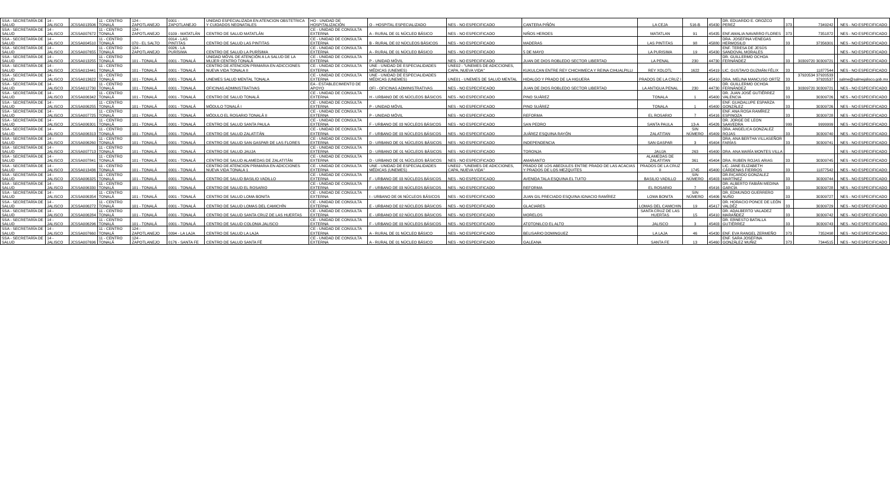| SSA - SECRETARÍA DE SALUD | 14 - JALISCO | JCSSA013506 | 11 - CENTRO TONALÁ | 124 - ZAPOTLANEJO | 0001 - ZAPOTLANEJO | UNIDAD ESPECIALIZADA EN ATENCION OBSTETRICA Y CUIDADOS NEONATALES | HO - UNIDAD DE HOSPITALIZACIÓN | O - HOSPITAL ESPECIALIZADO | NES - NO ESPECIFICADO | CANTERA PIÑÓN | LA CEJA | 516-B | 45430 | DR. EDUARDO E. OROZCO PEREZ | 373 | 7349242 | | NES - NO ESPECIFICADO |
| SSA - SECRETARÍA DE SALUD | 14 - JALISCO | JCSSA007672 | 11 - CENTRO TONALÁ | 124 - ZAPOTLANEJO | 0109 - MATATLÁN | CENTRO DE SALUD MATATLÁN | CE - UNIDAD DE CONSULTA EXTERNA | A - RURAL DE 01 NÚCLEO BÁSICO | NES - NO ESPECIFICADO | NIÑOS HEROES | MATATLAN | 91 | 45435 | ENF.AMALIA NAVARRO FLORES | 373 | 7351872 | | NES - NO ESPECIFICADO |
| SSA - SECRETARÍA DE SALUD | 14 - JALISCO | JCSSA004510 | 11 - CENTRO TONALÁ | 070 - EL SALTO | 0014 - LAS PINTITAS | CENTRO DE SALUD LAS PINTITAS | CE - UNIDAD DE CONSULTA EXTERNA | B - RURAL DE 02 NÚCLEOS BÁSICOS | NES - NO ESPECIFICADO | MADERAS | LAS PINTITAS | 98 | 45880 | DRA. JOSEFINA VENEGAS HERMOSILO | 33 | 37356301 | | NES - NO ESPECIFICADO |
| SSA - SECRETARÍA DE SALUD | 14 - JALISCO | JCSSA007655 | 11 - CENTRO TONALÁ | 124 - ZAPOTLANEJO | 0026 - LA PURÍSIMA | CENTRO DE SALUD LA PURÍSIMA | CE - UNIDAD DE CONSULTA EXTERNA | A - RURAL DE 01 NÚCLEO BÁSICO | NES - NO ESPECIFICADO | 5 DE MAYO | LA PURISIMA | 19 | 45430 | ENF. TERESA DE JESÚS SANDOVAL MORALES | | | | NES - NO ESPECIFICADO |
| SSA - SECRETARÍA DE SALUD | 14 - JALISCO | JCSSA013255 | 11 - CENTRO TONALÁ | 101 - TONALÁ | 0001 - TONALÁ | UNIDAD MÓVIL DE ATENCIÓN A LA SALUD DE LA MUJER CENTRO TONALÁ | CE - UNIDAD DE CONSULTA EXTERNA | P - UNIDAD MÓVIL | NES - NO ESPECIFICADO | JUAN DE DIOS ROBLEDO SECTOR LIBERTAD | LA PENAL | 230 | 44730 | DR. GUILLERMO OCHOA FERNÁNDEZ | 33 | 30309720 30309721 | | NES - NO ESPECIFICADO |
| SSA - SECRETARÍA DE SALUD | 14 - JALISCO | JCSSA013441 | 11 - CENTRO TONALÁ | 101 - TONALÁ | 0001 - TONALÁ | CENTRO DE ATENCION PRIMARIA EN ADICCIONES NUEVA VIDA TONALA II | CE - UNIDAD DE CONSULTA EXTERNA | UNE - UNIDAD DE ESPECIALIDADES MÉDICAS (UNEMES) | UNE02 - "UNEMES DE ADICCIONES, CAPA, NUEVA VIDA" | KUKULCAN ENTRE REY CHICHIMECA Y REINA CIHUALPILLI | REY XOLOTL | 1622 | 45419 | LIC. GUSTAVO GUZMÁN FÉLIX | 33 | 11877544 | | NES - NO ESPECIFICADO |
| SSA - SECRETARÍA DE SALUD | 14 - JALISCO | JCSSA013622 | 11 - CENTRO TONALÁ | 101 - TONALÁ | 0001 - TONALÁ | UNEMES SALUD MENTAL TONALA | CE - UNIDAD DE CONSULTA EXTERNA | UNE - UNIDAD DE ESPECIALIDADES MÉDICAS (UNEMES) | UNE01 - UNEMES DE SALUD MENTAL | HIDALGO Y PRADO DE LA HIGUERA | PRADOS DE LA CRUZ I | | 45410 | DRA. MELINA MANCUSO ORTÍZ | 33 | 37920534 37920533 37920537 | | salme@salmejalisco.gob.mx |
| SSA - SECRETARÍA DE SALUD | 14 - JALISCO | JCSSA012730 | 11 - CENTRO TONALÁ | 101 - TONALÁ | 0001 - TONALÁ | OFICINAS ADMINISTRATIVAS | EA - ESTABLECIMIENTO DE APOYO | OFI - OFICINAS ADMINISTRATIVAS | NES - NO ESPECIFICADO | JUAN DE DIOS ROBLEDO SECTOR LIBERTAD | LA ANTIGUA PENAL | 230 | 44730 | DR. GUILLERMO OCHOA FERNÁNDEZ | 33 | 30309720 30309721 | | NES - NO ESPECIFICADO |
| SSA - SECRETARÍA DE SALUD | 14 - JALISCO | JCSSA006342 | 11 - CENTRO TONALÁ | 101 - TONALÁ | 0001 - TONALÁ | CENTRO DE SALUD TONALÁ | CE - UNIDAD DE CONSULTA EXTERNA | H - URBANO DE 05 NÚCLEOS BÁSICOS | NES - NO ESPECIFICADO | PINO SUÁREZ | TONALA | 1 | 45400 | DR. JUAN JOSÉ GUTIÉRREZ VALENCIA | 33 | 30309726 | | NES - NO ESPECIFICADO |
| SSA - SECRETARÍA DE SALUD | 14 - JALISCO | JCSSA006255 | 11 - CENTRO TONALÁ | 101 - TONALÁ | 0001 - TONALÁ | MÓDULO TONALÁ I | CE - UNIDAD DE CONSULTA EXTERNA | P - UNIDAD MÓVIL | NES - NO ESPECIFICADO | PINO SUÁREZ | TONALA | 1 | 45400 | ENF. GUADALUPE ESPARZA GONZÁLEZ | 33 | 30309726 | | NES - NO ESPECIFICADO |
| SSA - SECRETARÍA DE SALUD | 14 - JALISCO | JCSSA007725 | 11 - CENTRO TONALÁ | 101 - TONALÁ | 0001 - TONALÁ | MÓDULO EL ROSARIO TONALÁ II | CE - UNIDAD DE CONSULTA EXTERNA | P - UNIDAD MÓVIL | NES - NO ESPECIFICADO | REFORMA | EL ROSARIO | 7 | 45416 | ENF. ANA ROSA RAMÍREZ ESPINOZA | 33 | 30309728 | | NES - NO ESPECIFICADO |
| SSA - SECRETARÍA DE SALUD | 14 - JALISCO | JCSSA006301 | 11 - CENTRO TONALÁ | 101 - TONALÁ | 0001 - TONALÁ | CENTRO DE SALUD SANTA PAULA | CE - UNIDAD DE CONSULTA EXTERNA | F - URBANO DE 03 NÚCLEOS BÁSICOS | NES - NO ESPECIFICADO | SAN PEDRO | SANTA PAULA | 13-A | 45426 | DR. JORGE DE LEON SAAVEDRA | 999 | 9999999 | | NES - NO ESPECIFICADO |
| SSA - SECRETARÍA DE SALUD | 14 - JALISCO | JCSSA006313 | 11 - CENTRO TONALÁ | 101 - TONALÁ | 0001 - TONALÁ | CENTRO DE SALUD ZALATITÁN | CE - UNIDAD DE CONSULTA EXTERNA | F - URBANO DE 03 NÚCLEOS BÁSICOS | NES - NO ESPECIFICADO | JUÁREZ ESQUINA RAYÓN | ZALATITAN | SIN NÚMERO | 45409 | DRA. ANGELICA GONZALEZ ROJAS | 33 | 30309740 | | NES - NO ESPECIFICADO |
| SSA - SECRETARÍA DE SALUD | 14 - JALISCO | JCSSA006260 | 11 - CENTRO TONALÁ | 101 - TONALÁ | 0001 - TONALÁ | CENTRO DE SALUD SAN GASPAR DE LAS FLORES | CE - UNIDAD DE CONSULTA EXTERNA | D - URBANO DE 01 NÚCLEOS BÁSICOS | NES - NO ESPECIFICADO | INDEPENDENCIA | SAN GASPAR | 3 | 45404 | DRA. ANA BERTHA VILLASEÑOR FARÍAS | 33 | 30309741 | | NES - NO ESPECIFICADO |
| SSA - SECRETARÍA DE SALUD | 14 - JALISCO | JCSSA007713 | 11 - CENTRO TONALÁ | 101 - TONALÁ | 0001 - TONALÁ | CENTRO DE SALUD JAUJA | CE - UNIDAD DE CONSULTA EXTERNA | D - URBANO DE 01 NÚCLEOS BÁSICOS | NES - NO ESPECIFICADO | TORONJA | JAUJA | 263 | 45400 | DRA. ANA MARÍA MONTES VILLA | | | | NES - NO ESPECIFICADO |
| SSA - SECRETARÍA DE SALUD | 14 - JALISCO | JCSSA007841 | 11 - CENTRO TONALÁ | 101 - TONALÁ | 0001 - TONALÁ | CENTRO DE SALUD ALAMEDAS DE ZALATITÁN | CE - UNIDAD DE CONSULTA EXTERNA | D - URBANO DE 01 NÚCLEOS BÁSICOS | NES - NO ESPECIFICADO | AMARANTO | ALAMEDAS DE ZALATITAN | 361 | 45404 | DRA. RUBEN ROJAS ARIAS | 33 | 30309745 | | NES - NO ESPECIFICADO |
| SSA - SECRETARÍA DE SALUD | 14 - JALISCO | JCSSA013436 | 11 - CENTRO TONALÁ | 101 - TONALÁ | 0001 - TONALÁ | CENTRO DE ATENCION PRIMARIA EN ADICCIONES NUEVA VIDA TONALA 1 | CE - UNIDAD DE CONSULTA EXTERNA | UNE - UNIDAD DE ESPECIALIDADES MÉDICAS (UNEMES) | UNE02 - "UNEMES DE ADICCIONES, CAPA, NUEVA VIDA" | PRADO DE LOS ABEDULES ENTRE PRADO DE LAS ACACIAS Y PRADOS DE LOS MEZQUITES | PRADOS DE LA CRUZ II | 1745 | 45400 | LIC. JANE ELIZABETH CÁRDENAS FIERROS | 33 | 11877542 | | NES - NO ESPECIFICADO |
| SSA - SECRETARÍA DE SALUD | 14 - JALISCO | JCSSA006325 | 11 - CENTRO TONALÁ | 101 - TONALÁ | 0001 - TONALÁ | CENTRO DE SALUD BASILIO VADILLO | CE - UNIDAD DE CONSULTA EXTERNA | F - URBANO DE 03 NÚCLEOS BÁSICOS | NES - NO ESPECIFICADO | AVENIDA TALA ESQUINA EL TUITO | BASILIO VADILLO | SIN NÚMERO | 45403 | DR.RICARDO GONZALEZ MARTÍNEZ | 33 | 30309744 | | NES - NO ESPECIFICADO |
| SSA - SECRETARÍA DE SALUD | 14 - JALISCO | JCSSA006330 | 11 - CENTRO TONALÁ | 101 - TONALÁ | 0001 - TONALÁ | CENTRO DE SALUD EL ROSARIO | CE - UNIDAD DE CONSULTA EXTERNA | F - URBANO DE 03 NÚCLEOS BÁSICOS | NES - NO ESPECIFICADO | REFORMA | EL ROSARIO | 7 | 45416 | DR. ALBERTO FABIÁN MEDINA GARCÍA | 33 | 30309728 | | NES - NO ESPECIFICADO |
| SSA - SECRETARÍA DE SALUD | 14 - JALISCO | JCSSA006354 | 11 - CENTRO TONALÁ | 101 - TONALÁ | 0001 - TONALÁ | CENTRO DE SALUD LOMA BONITA | CE - UNIDAD DE CONSULTA EXTERNA | I - URBANO DE 06 NÚCLEOS BÁSICOS | NES - NO ESPECIFICADO | JUAN GIL PRECIADO ESQUINA IGNACIO RAMÍREZ | LOMA BONITA | SIN NÚMERO | 45406 | DR. EDMUNDO GUERRERO NUÑO | 33 | 30309727 | | NES - NO ESPECIFICADO |
| SSA - SECRETARÍA DE SALUD | 14 - JALISCO | JCSSA006272 | 11 - CENTRO TONALÁ | 101 - TONALÁ | 0001 - TONALÁ | CENTRO DE SALUD LOMAS DEL CAMICHÍN | CE - UNIDAD DE CONSULTA EXTERNA | E - URBANO DE 02 NÚCLEOS BÁSICOS | NES - NO ESPECIFICADO | GLACIARES | LOMAS DEL CAMICHIN | 19 | 45417 | DR. HORACIO PONCE DE LEÓN VALDÉZ | 33 | 30309729 | | NES - NO ESPECIFICADO |
| SSA - SECRETARÍA DE SALUD | 14 - JALISCO | JCSSA006284 | 11 - CENTRO TONALÁ | 101 - TONALÁ | 0001 - TONALÁ | CENTRO DE SALUD SANTA CRUZ DE LAS HUERTAS | CE - UNIDAD DE CONSULTA EXTERNA | E - URBANO DE 02 NÚCLEOS BÁSICOS | NES - NO ESPECIFICADO | MORELOS | SANTA CRUZ DE LAS HUERTAS | 15 | 45410 | DR. ADALBERTO VALADEZ MARAÑDEZ | 33 | 30309742 | | NES - NO ESPECIFICADO |
| SSA - SECRETARÍA DE SALUD | 14 - JALISCO | JCSSA006296 | 11 - CENTRO TONALÁ | 101 - TONALÁ | 0001 - TONALÁ | CENTRO DE SALUD COLONIA JALISCO | CE - UNIDAD DE CONSULTA EXTERNA | F - URBANO DE 03 NÚCLEOS BÁSICOS | NES - NO ESPECIFICADO | ATOTONILCO EL ALTO | JALISCO | 3 | 45403 | DR. ERNESTO BATALLA GUTIÉRREZ | 33 | 30309743 | | NES - NO ESPECIFICADO |
| SSA - SECRETARÍA DE SALUD | 14 - JALISCO | JCSSA007660 | 11 - CENTRO TONALÁ | 124 - ZAPOTLANEJO | 0094 - LA LAJA | CENTRO DE SALUD LA LAJA | CE - UNIDAD DE CONSULTA EXTERNA | A - RURAL DE 01 NÚCLEO BÁSICO | NES - NO ESPECIFICADO | BELISARIO DOMINGUEZ | LA LAJA | 46 | 45430 | ENF. EVA RANGEL ZERMEÑO | 373 | 7352498 | | NES - NO ESPECIFICADO |
| SSA - SECRETARÍA DE SALUD | 14 - JALISCO | JCSSA007696 | 11 - CENTRO TONALÁ | 124 - ZAPOTLANEJO | 0176 - SANTA FE | CENTRO DE SALUD SANTA FÉ | CE - UNIDAD DE CONSULTA EXTERNA | A - RURAL DE 01 NÚCLEO BÁSICO | NES - NO ESPECIFICADO | GALEANA | SANTA FE | 13 | 45460 | ENF. SARA JOSEFINA GONZÁLEZ MUÑIZ | 373 | 7344515 | | NES - NO ESPECIFICADO |